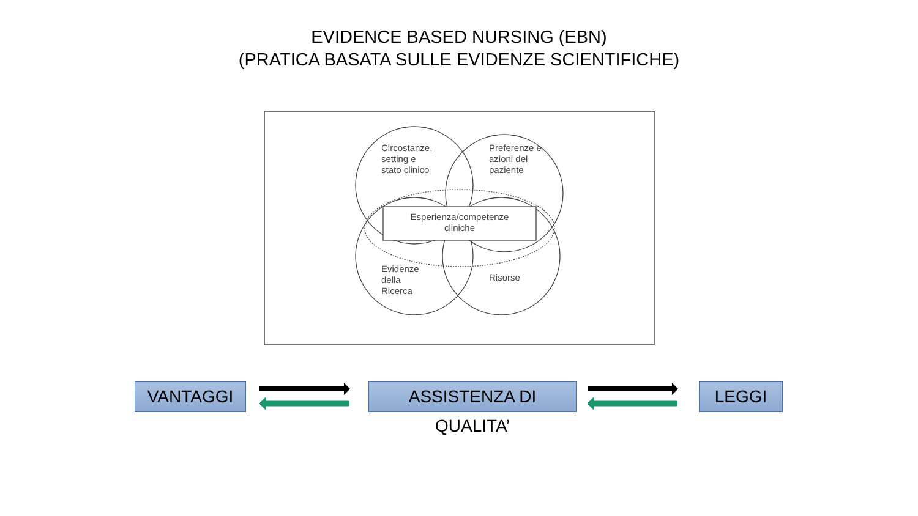EVIDENCE BASED NURSING (EBN)
(PRATICA BASATA SULLE EVIDENZE SCIENTIFICHE)
Circostanze,
setting e
stato clinico
Preferenze e
azioni del
paziente
Esperienza/competenze
cliniche
Evidenze
della
Ricerca
Risorse
VANTAGGI
ASSISTENZA DI QUALITA’
LEGGI